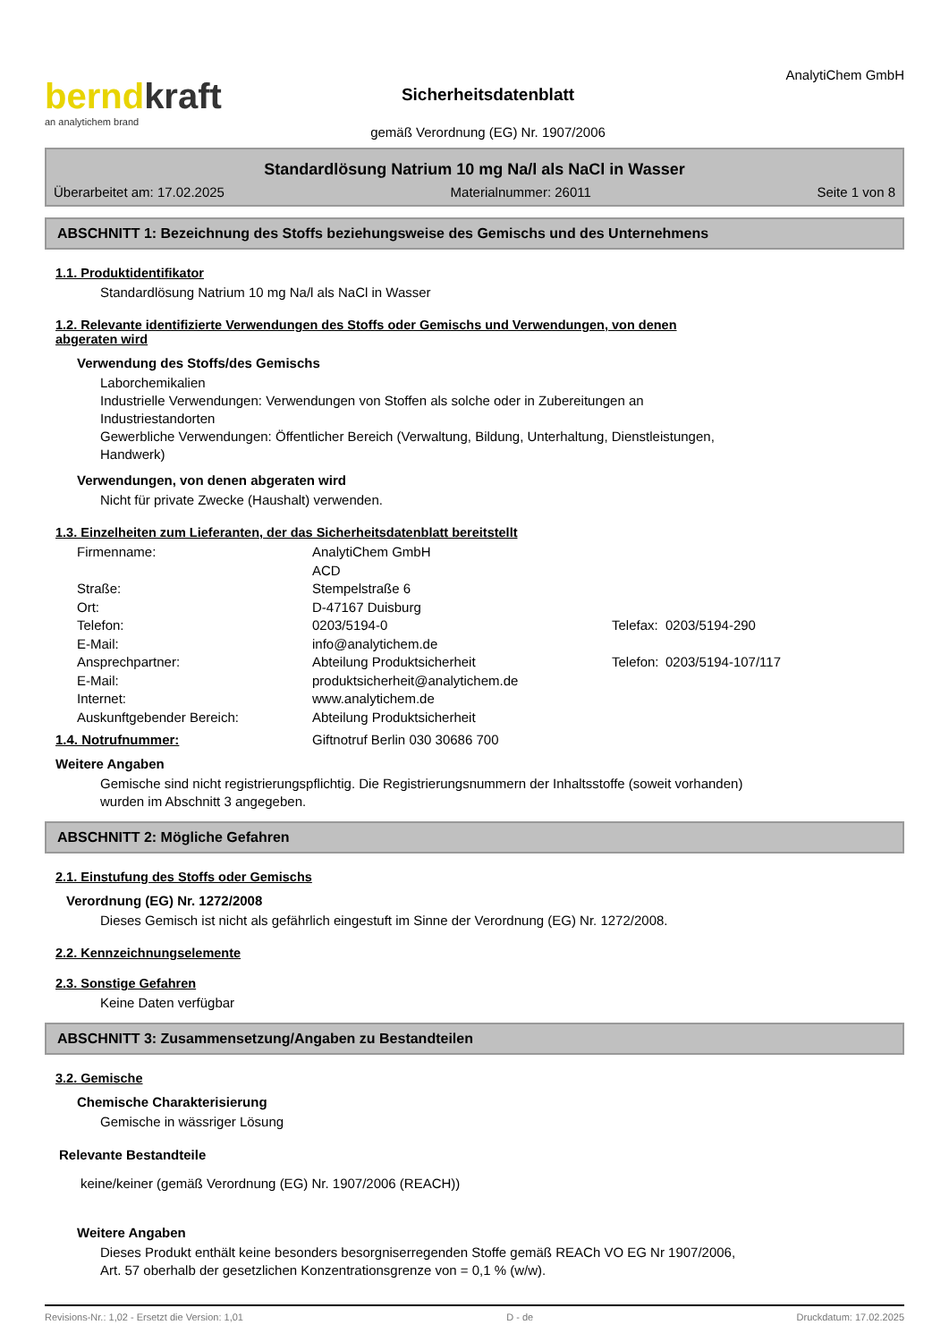berndkraft
an analytichem brand
Sicherheitsdatenblatt
gemäß Verordnung (EG) Nr. 1907/2006
AnalytiChem GmbH
Standardlösung Natrium 10 mg Na/l als NaCl in Wasser
Überarbeitet am: 17.02.2025 Materialnummer: 26011 Seite 1 von 8
ABSCHNITT 1: Bezeichnung des Stoffs beziehungsweise des Gemischs und des Unternehmens
1.1. Produktidentifikator
Standardlösung Natrium 10 mg Na/l als NaCl in Wasser
1.2. Relevante identifizierte Verwendungen des Stoffs oder Gemischs und Verwendungen, von denen
abgeraten wird
Verwendung des Stoffs/des Gemischs
Laborchemikalien
Industrielle Verwendungen: Verwendungen von Stoffen als solche oder in Zubereitungen an
Industriestandorten
Gewerbliche Verwendungen: Öffentlicher Bereich (Verwaltung, Bildung, Unterhaltung, Dienstleistungen,
Handwerk)
Verwendungen, von denen abgeraten wird
Nicht für private Zwecke (Haushalt) verwenden.
1.3. Einzelheiten zum Lieferanten, der das Sicherheitsdatenblatt bereitstellt
Firmenname:
AnalytiChem GmbH
ACD
Straße:
Stempelstraße 6
Ort:
D-47167 Duisburg
Telefon:
0203/5194-0
Telefax:
0203/5194-290
E-Mail:
info@analytichem.de
Ansprechpartner:
Abteilung Produktsicherheit
Telefon:
0203/5194-107/117
E-Mail:
produktsicherheit@analytichem.de
Internet:
www.analytichem.de
Auskunftgebender Bereich:
Abteilung Produktsicherheit
1.4. Notrufnummer: Giftnotruf Berlin 030 30686 700
Weitere Angaben
Gemische sind nicht registrierungspflichtig. Die Registrierungsnummern der Inhaltsstoffe (soweit vorhanden)
wurden im Abschnitt 3 angegeben.
ABSCHNITT 2: Mögliche Gefahren
2.1. Einstufung des Stoffs oder Gemischs
Verordnung (EG) Nr. 1272/2008
Dieses Gemisch ist nicht als gefährlich eingestuft im Sinne der Verordnung (EG) Nr. 1272/2008.
2.2. Kennzeichnungselemente
2.3. Sonstige Gefahren
Keine Daten verfügbar
ABSCHNITT 3: Zusammensetzung/Angaben zu Bestandteilen
3.2. Gemische
Chemische Charakterisierung
Gemische in wässriger Lösung
Relevante Bestandteile
keine/keiner (gemäß Verordnung (EG) Nr. 1907/2006 (REACH))
Weitere Angaben
Dieses Produkt enthält keine besonders besorgniserregenden Stoffe gemäß REACh VO EG Nr 1907/2006,
Art. 57 oberhalb der gesetzlichen Konzentrationsgrenze von = 0,1 % (w/w).
Revisions-Nr.: 1,02 - Ersetzt die Version: 1,01 D - de Druckdatum: 17.02.2025